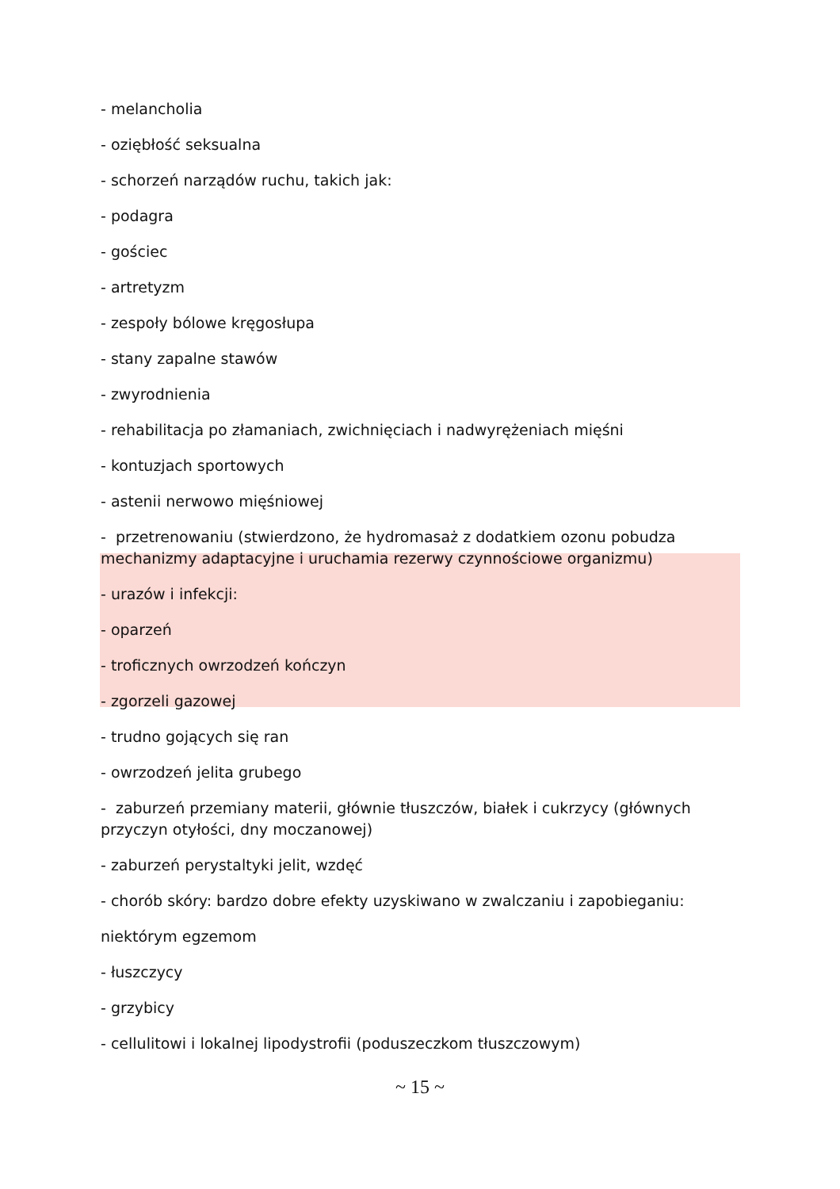- melancholia
- oziębłość seksualna
- schorzeń narządów ruchu, takich jak:
- podagra
- gościec
- artretyzm
- zespoły bólowe kręgosłupa
- stany zapalne stawów
- zwyrodnienia
- rehabilitacja po złamaniach, zwichnięciach i nadwyrężeniach mięśni
- kontuzjach sportowych
- astenii nerwowo mięśniowej
- przetrenowaniu (stwierdzono, że hydromasaż z dodatkiem ozonu pobudza mechanizmy adaptacyjne i uruchamia rezerwy czynnościowe organizmu)
- urazów i infekcji:
- oparzeń
- troficznych owrzodzeń kończyn
- zgorzeli gazowej
- trudno gojących się ran
- owrzodzeń jelita grubego
- zaburzeń przemiany materii, głównie tłuszczów, białek i cukrzycy (głównych przyczyn otyłości, dny moczanowej)
- zaburzeń perystaltyki jelit, wzdęć
- chorób skóry: bardzo dobre efekty uzyskiwano w zwalczaniu i zapobieganiu:
niektórym egzemom
- łuszczycy
- grzybicy
- cellulitowi i lokalnej lipodystrofii (poduszeczkom tłuszczowym)
~ 15 ~